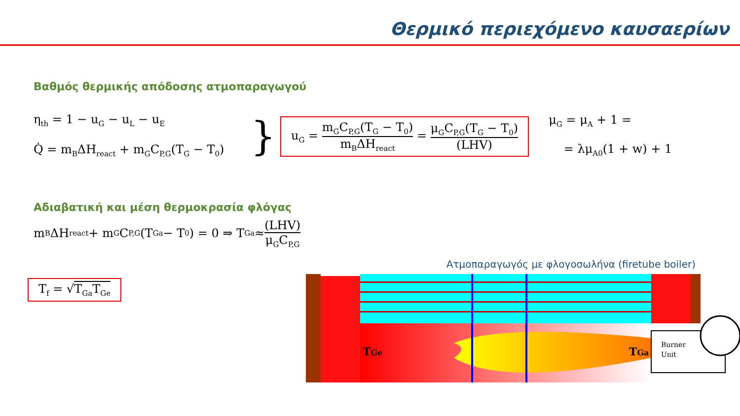Θερμικό περιεχόμενο καυσαερίων
Βαθμός θερμικής απόδοσης ατμοπαραγωγού
η<sub>th</sub> = 1 − u<sub>G</sub> − u<sub>L</sub> − u<sub>E</sub>
Q̇ = m<sub>B</sub>ΔH<sub>react</sub> + m<sub>G</sub>C<sub>P,G</sub>(T<sub>G</sub> − T<sub>0</sub>)
}
u<sub>G</sub> = m<sub>G</sub>C<sub>P,G</sub>(T<sub>G</sub> − T<sub>0</sub>) m<sub>B</sub>ΔH<sub>react</sub> = μ<sub>G</sub>C<sub>P,G</sub>(T<sub>G</sub> − T<sub>0</sub>) (LHV)
μ<sub>G</sub> = μ<sub>A</sub> + 1 =
= λμ<sub>A0</sub>(1 + w) + 1
Αδιαβατική και μέση θερμοκρασία φλόγας
m<sub>B</sub>ΔH<sub>react</sub> + m<sub>G</sub>C<sub>P,G</sub>(T<sub>Ga</sub> − T<sub>0</sub>) = 0 ⇒ T<sub>Ga</sub> ≈ (LHV) μ<sub>G</sub>C<sub>P,G</sub>
T<sub>f</sub> = √T<sub>Ga</sub>T<sub>Ge</sub>
Ατμοπαραγωγός με φλογοσωλήνα (firetube boiler)
TGe
TGa
Burner
Unit